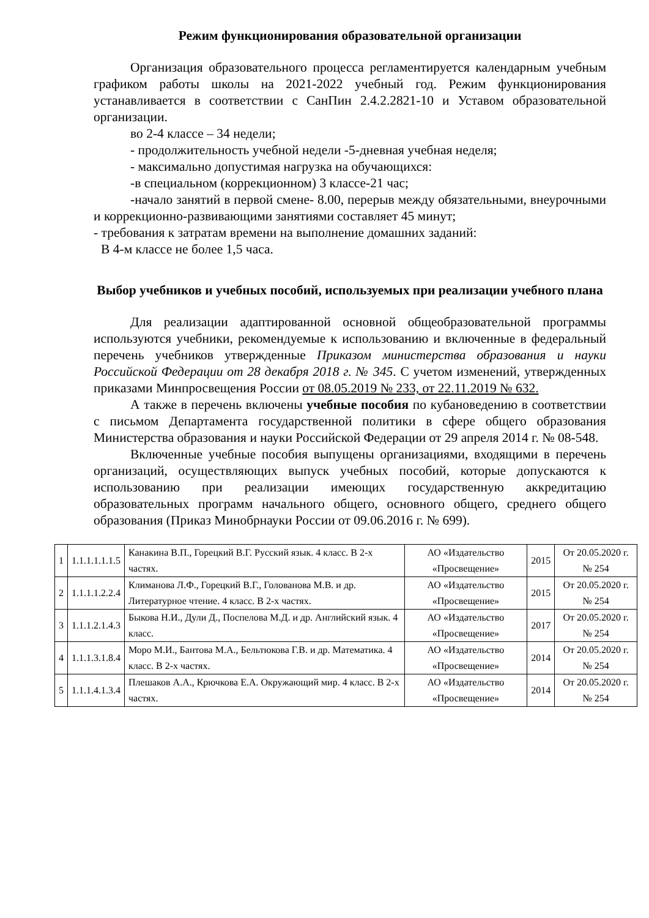Режим функционирования образовательной организации
Организация образовательного процесса регламентируется календарным учебным графиком работы школы на 2021-2022 учебный год. Режим функционирования устанавливается в соответствии с СанПин 2.4.2.2821-10 и Уставом образовательной организации.
во 2-4 классе – 34 недели;
- продолжительность учебной недели -5-дневная учебная неделя;
- максимально допустимая нагрузка на обучающихся:
-в специальном (коррекционном) 3 классе-21 час;
-начало занятий в первой смене- 8.00, перерыв между обязательными, внеурочными и коррекционно-развивающими занятиями составляет 45 минут;
- требования к затратам времени на выполнение домашних заданий:
В 4-м классе не более 1,5 часа.
Выбор учебников и учебных пособий, используемых при реализации учебного плана
Для реализации адаптированной основной общеобразовательной программы используются учебники, рекомендуемые к использованию и включенные в федеральный перечень учебников утвержденные Приказом министерства образования и науки Российской Федерации от 28 декабря 2018 г. № 345. С учетом изменений, утвержденных приказами Минпросвещения России от 08.05.2019 № 233, от 22.11.2019 № 632.
А также в перечень включены учебные пособия по кубановедению в соответствии с письмом Департамента государственной политики в сфере общего образования Министерства образования и науки Российской Федерации от 29 апреля 2014 г. № 08-548.
Включенные учебные пособия выпущены организациями, входящими в перечень организаций, осуществляющих выпуск учебных пособий, которые допускаются к использованию при реализации имеющих государственную аккредитацию образовательных программ начального общего, основного общего, среднего общего образования (Приказ Минобрнауки России от 09.06.2016 г. № 699).
| 1 | 1.1.1.1.1.1.5 | Канакина В.П., Горецкий В.Г. Русский язык. 4 класс. В 2-х частях. | АО «Издательство «Просвещение» | 2015 | От 20.05.2020 г. № 254 |
| 2 | 1.1.1.1.2.2.4 | Климанова Л.Ф., Горецкий В.Г., Голованова М.В. и др. Литературное чтение. 4 класс. В 2-х частях. | АО «Издательство «Просвещение» | 2015 | От 20.05.2020 г. № 254 |
| 3 | 1.1.1.2.1.4.3 | Быкова Н.И., Дули Д., Поспелова М.Д. и др. Английский язык. 4 класс. | АО «Издательство «Просвещение» | 2017 | От 20.05.2020 г. № 254 |
| 4 | 1.1.1.3.1.8.4 | Моро М.И., Бантова М.А., Бельтюкова Г.В. и др. Математика. 4 класс. В 2-х частях. | АО «Издательство «Просвещение» | 2014 | От 20.05.2020 г. № 254 |
| 5 | 1.1.1.4.1.3.4 | Плешаков А.А., Крючкова Е.А. Окружающий мир. 4 класс. В 2-х частях. | АО «Издательство «Просвещение» | 2014 | От 20.05.2020 г. № 254 |